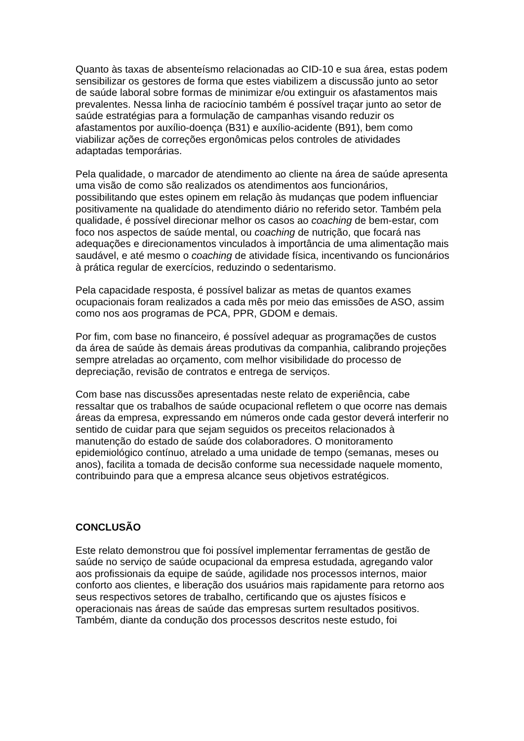Quanto às taxas de absenteísmo relacionadas ao CID-10 e sua área, estas podem sensibilizar os gestores de forma que estes viabilizem a discussão junto ao setor de saúde laboral sobre formas de minimizar e/ou extinguir os afastamentos mais prevalentes. Nessa linha de raciocínio também é possível traçar junto ao setor de saúde estratégias para a formulação de campanhas visando reduzir os afastamentos por auxílio-doença (B31) e auxílio-acidente (B91), bem como viabilizar ações de correções ergonômicas pelos controles de atividades adaptadas temporárias.
Pela qualidade, o marcador de atendimento ao cliente na área de saúde apresenta uma visão de como são realizados os atendimentos aos funcionários, possibilitando que estes opinem em relação às mudanças que podem influenciar positivamente na qualidade do atendimento diário no referido setor. Também pela qualidade, é possível direcionar melhor os casos ao coaching de bem-estar, com foco nos aspectos de saúde mental, ou coaching de nutrição, que focará nas adequações e direcionamentos vinculados à importância de uma alimentação mais saudável, e até mesmo o coaching de atividade física, incentivando os funcionários à prática regular de exercícios, reduzindo o sedentarismo.
Pela capacidade resposta, é possível balizar as metas de quantos exames ocupacionais foram realizados a cada mês por meio das emissões de ASO, assim como nos aos programas de PCA, PPR, GDOM e demais.
Por fim, com base no financeiro, é possível adequar as programações de custos da área de saúde às demais áreas produtivas da companhia, calibrando projeções sempre atreladas ao orçamento, com melhor visibilidade do processo de depreciação, revisão de contratos e entrega de serviços.
Com base nas discussões apresentadas neste relato de experiência, cabe ressaltar que os trabalhos de saúde ocupacional refletem o que ocorre nas demais áreas da empresa, expressando em números onde cada gestor deverá interferir no sentido de cuidar para que sejam seguidos os preceitos relacionados à manutenção do estado de saúde dos colaboradores. O monitoramento epidemiológico contínuo, atrelado a uma unidade de tempo (semanas, meses ou anos), facilita a tomada de decisão conforme sua necessidade naquele momento, contribuindo para que a empresa alcance seus objetivos estratégicos.
CONCLUSÃO
Este relato demonstrou que foi possível implementar ferramentas de gestão de saúde no serviço de saúde ocupacional da empresa estudada, agregando valor aos profissionais da equipe de saúde, agilidade nos processos internos, maior conforto aos clientes, e liberação dos usuários mais rapidamente para retorno aos seus respectivos setores de trabalho, certificando que os ajustes físicos e operacionais nas áreas de saúde das empresas surtem resultados positivos. Também, diante da condução dos processos descritos neste estudo, foi